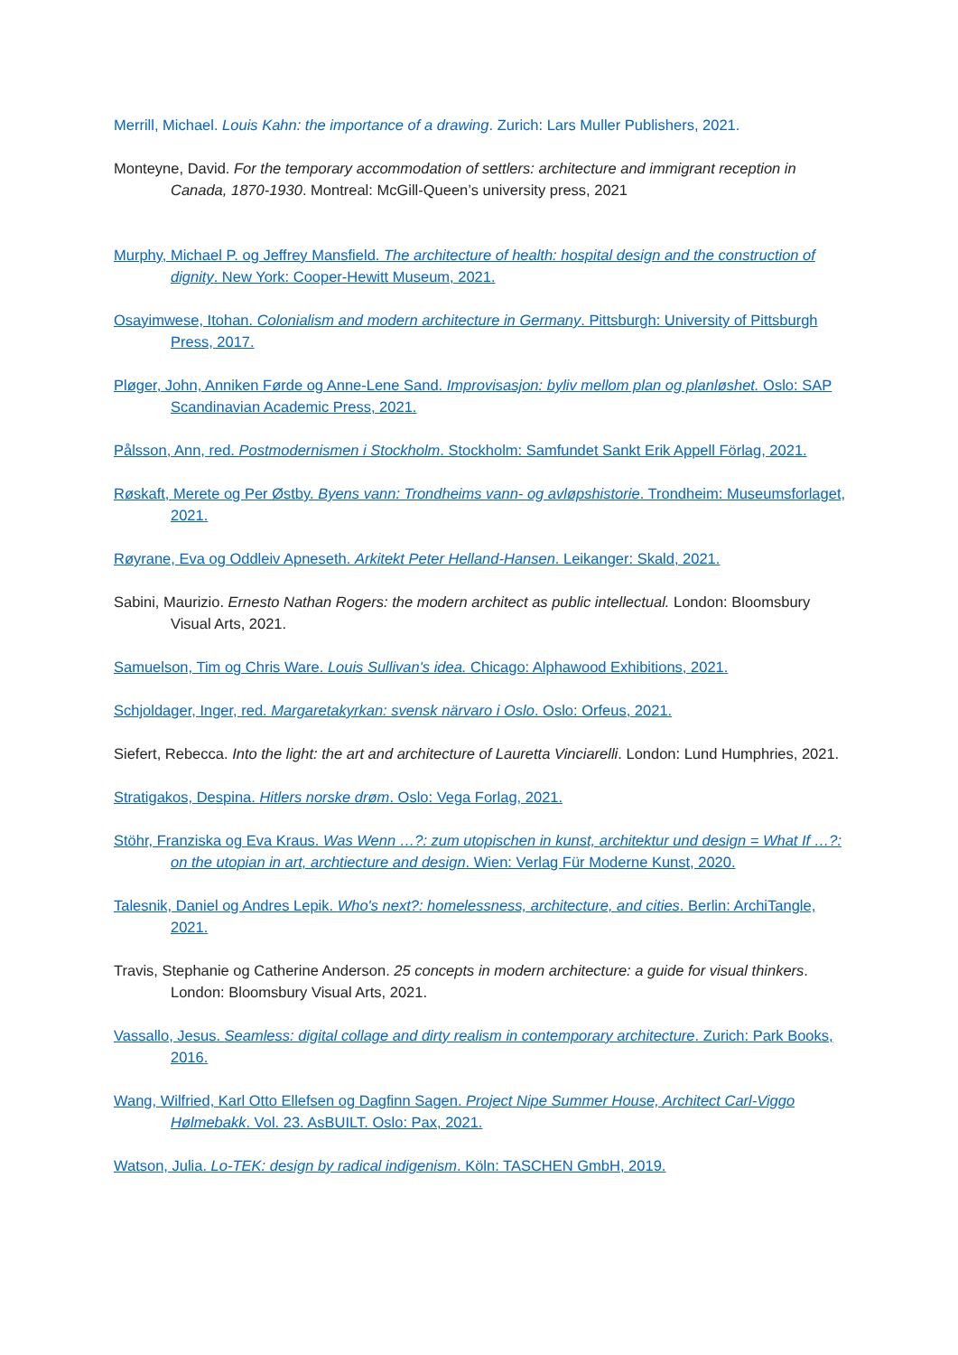Merrill, Michael. Louis Kahn: the importance of a drawing. Zurich: Lars Muller Publishers, 2021.
Monteyne, David. For the temporary accommodation of settlers: architecture and immigrant reception in Canada, 1870-1930. Montreal: McGill-Queen’s university press, 2021
Murphy, Michael P. og Jeffrey Mansfield. The architecture of health: hospital design and the construction of dignity. New York: Cooper-Hewitt Museum, 2021.
Osayimwese, Itohan. Colonialism and modern architecture in Germany. Pittsburgh: University of Pittsburgh Press, 2017.
Pløger, John, Anniken Førde og Anne-Lene Sand. Improvisasjon: byliv mellom plan og planløshet. Oslo: SAP Scandinavian Academic Press, 2021.
Pålsson, Ann, red. Postmodernismen i Stockholm. Stockholm: Samfundet Sankt Erik Appell Förlag, 2021.
Røskaft, Merete og Per Østby. Byens vann: Trondheims vann- og avløpshistorie. Trondheim: Museumsforlaget, 2021.
Røyrane, Eva og Oddleiv Apneseth. Arkitekt Peter Helland-Hansen. Leikanger: Skald, 2021.
Sabini, Maurizio. Ernesto Nathan Rogers: the modern architect as public intellectual. London: Bloomsbury Visual Arts, 2021.
Samuelson, Tim og Chris Ware. Louis Sullivan's idea. Chicago: Alphawood Exhibitions, 2021.
Schjoldager, Inger, red. Margaretakyrkan: svensk närvaro i Oslo. Oslo: Orfeus, 2021.
Siefert, Rebecca. Into the light: the art and architecture of Lauretta Vinciarelli. London: Lund Humphries, 2021.
Stratigakos, Despina. Hitlers norske drøm. Oslo: Vega Forlag, 2021.
Stöhr, Franziska og Eva Kraus. Was Wenn …?: zum utopischen in kunst, architektur und design = What If …?: on the utopian in art, archtiecture and design. Wien: Verlag Für Moderne Kunst, 2020.
Talesnik, Daniel og Andres Lepik. Who's next?: homelessness, architecture, and cities. Berlin: ArchiTangle, 2021.
Travis, Stephanie og Catherine Anderson. 25 concepts in modern architecture: a guide for visual thinkers. London: Bloomsbury Visual Arts, 2021.
Vassallo, Jesus. Seamless: digital collage and dirty realism in contemporary architecture. Zurich: Park Books, 2016.
Wang, Wilfried, Karl Otto Ellefsen og Dagfinn Sagen. Project Nipe Summer House, Architect Carl-Viggo Hølmebakk. Vol. 23. AsBUILT. Oslo: Pax, 2021.
Watson, Julia. Lo-TEK: design by radical indigenism. Köln: TASCHEN GmbH, 2019.